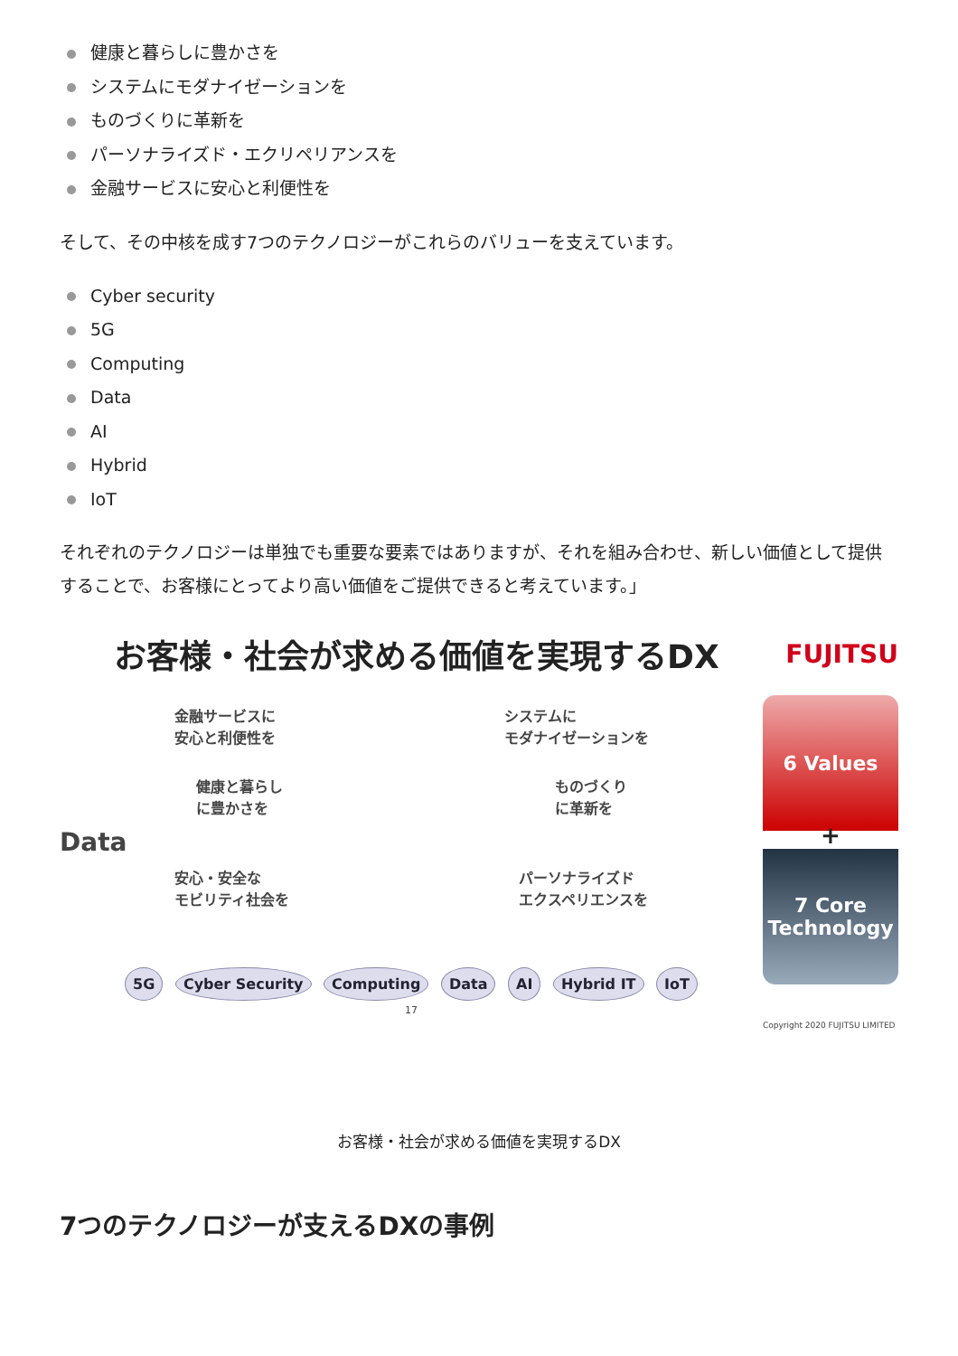健康と暮らしに豊かさを
システムにモダナイゼーションを
ものづくりに革新を
パーソナライズド・エクリペリアンスを
金融サービスに安心と利便性を
そして、その中核を成す7つのテクノロジーがこれらのバリューを支えています。
Cyber security
5G
Computing
Data
AI
Hybrid
IoT
それぞれのテクノロジーは単独でも重要な要素ではありますが、それを組み合わせ、新しい価値として提供することで、お客様にとってより高い価値をご提供できると考えています。」
お客様・社会が求める価値を実現するDX
FUJITSU
金融サービスに
安心と利便性を
システムに
モダナイゼーションを
健康と暮らし
に豊かさを
ものづくり
に革新を
Data
安心・安全な
モビリティ社会を
パーソナライズド
エクスペリエンスを
5G Cyber Security Computing Data AI Hybrid IT IoT
17
6 Values
+
7 Core
Technology
Copyright 2020 FUJITSU LIMITED
お客様・社会が求める価値を実現するDX
7つのテクノロジーが支えるDXの事例